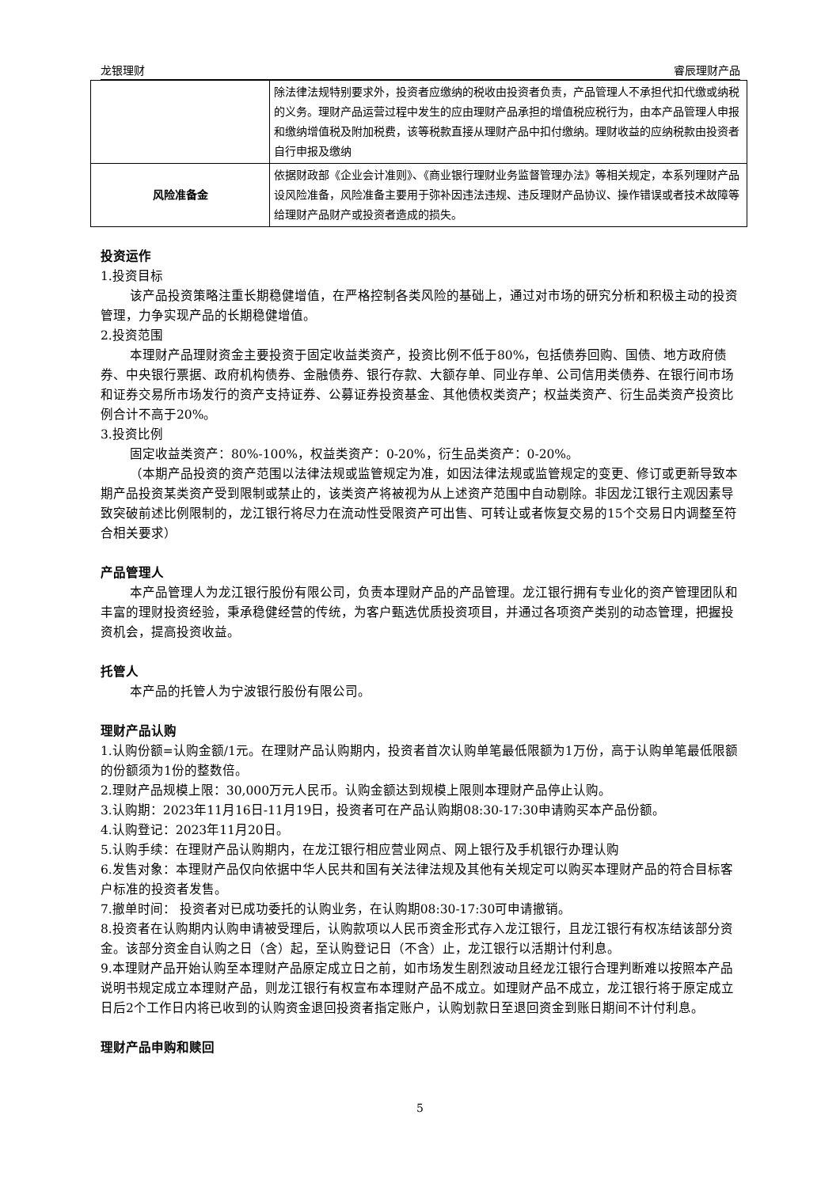龙银理财 睿辰理财产品
| | 除法律法规特别要求外，投资者应缴纳的税收由投资者负责，产品管理人不承担代扣代缴或纳税的义务。理财产品运营过程中发生的应由理财产品承担的增值税应税行为，由本产品管理人申报和缴纳增值税及附加税费，该等税款直接从理财产品中扣付缴纳。理财收益的应纳税款由投资者自行申报及缴纳 |
| 风险准备金 | 依据财政部《企业会计准则》、《商业银行理财业务监督管理办法》等相关规定，本系列理财产品设风险准备，风险准备主要用于弥补因违法违规、违反理财产品协议、操作错误或者技术故障等给理财产品财产或投资者造成的损失。 |
投资运作
1.投资目标
该产品投资策略注重长期稳健增值，在严格控制各类风险的基础上，通过对市场的研究分析和积极主动的投资管理，力争实现产品的长期稳健增值。
2.投资范围
本理财产品理财资金主要投资于固定收益类资产，投资比例不低于80%，包括债券回购、国债、地方政府债券、中央银行票据、政府机构债券、金融债券、银行存款、大额存单、同业存单、公司信用类债券、在银行间市场和证券交易所市场发行的资产支持证券、公募证券投资基金、其他债权类资产；权益类资产、衍生品类资产投资比例合计不高于20%。
3.投资比例
固定收益类资产：80%-100%，权益类资产：0-20%，衍生品类资产：0-20%。
（本期产品投资的资产范围以法律法规或监管规定为准，如因法律法规或监管规定的变更、修订或更新导致本期产品投资某类资产受到限制或禁止的，该类资产将被视为从上述资产范围中自动剔除。非因龙江银行主观因素导致突破前述比例限制的，龙江银行将尽力在流动性受限资产可出售、可转让或者恢复交易的15个交易日内调整至符合相关要求）
产品管理人
本产品管理人为龙江银行股份有限公司，负责本理财产品的产品管理。龙江银行拥有专业化的资产管理团队和丰富的理财投资经验，秉承稳健经营的传统，为客户甄选优质投资项目，并通过各项资产类别的动态管理，把握投资机会，提高投资收益。
托管人
本产品的托管人为宁波银行股份有限公司。
理财产品认购
1.认购份额=认购金额/1元。在理财产品认购期内，投资者首次认购单笔最低限额为1万份，高于认购单笔最低限额的份额须为1份的整数倍。
2.理财产品规模上限：30,000万元人民币。认购金额达到规模上限则本理财产品停止认购。
3.认购期：2023年11月16日-11月19日，投资者可在产品认购期08:30-17:30申请购买本产品份额。
4.认购登记：2023年11月20日。
5.认购手续：在理财产品认购期内，在龙江银行相应营业网点、网上银行及手机银行办理认购
6.发售对象：本理财产品仅向依据中华人民共和国有关法律法规及其他有关规定可以购买本理财产品的符合目标客户标准的投资者发售。
7.撤单时间： 投资者对已成功委托的认购业务，在认购期08:30-17:30可申请撤销。
8.投资者在认购期内认购申请被受理后，认购款项以人民币资金形式存入龙江银行，且龙江银行有权冻结该部分资金。该部分资金自认购之日（含）起，至认购登记日（不含）止，龙江银行以活期计付利息。
9.本理财产品开始认购至本理财产品原定成立日之前，如市场发生剧烈波动且经龙江银行合理判断难以按照本产品说明书规定成立本理财产品，则龙江银行有权宣布本理财产品不成立。如理财产品不成立，龙江银行将于原定成立日后2个工作日内将已收到的认购资金退回投资者指定账户，认购划款日至退回资金到账日期间不计付利息。
理财产品申购和赎回
5